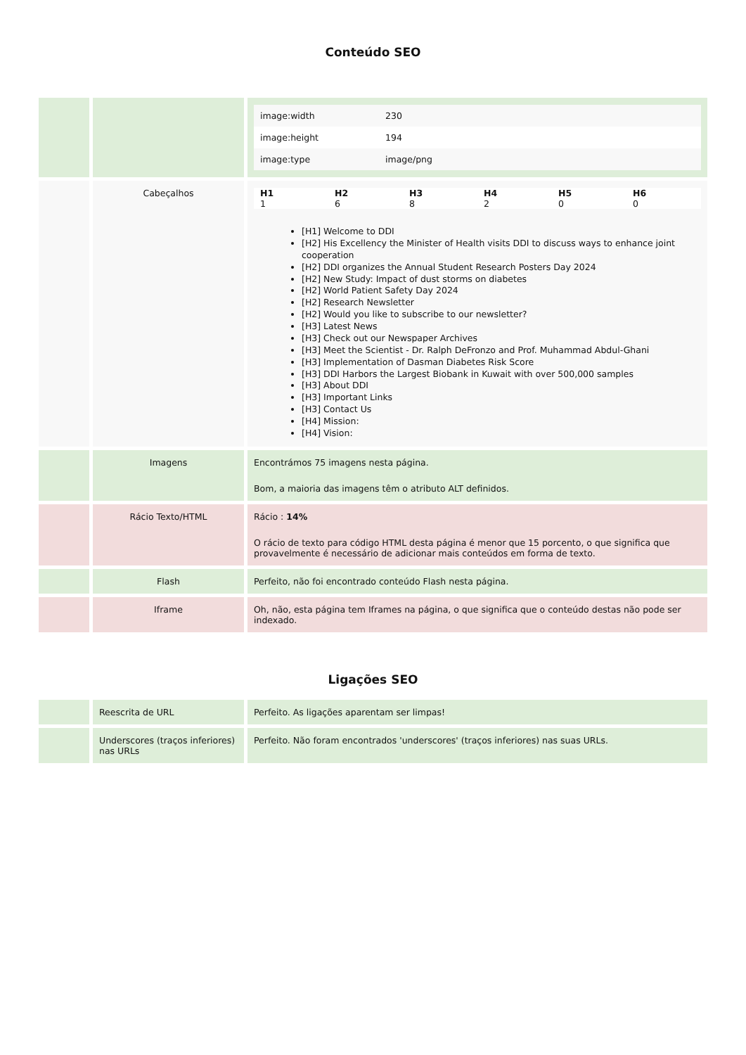Conteúdo SEO
| | | / image:width / 230 / / image:height / 194 / / image:type / image/png / |
| | Cabeçalhos | / H1 / H2 / H3 / H4 / H5 / H6 / / --- / --- / --- / --- / --- / --- / / 1 / 6 / 8 / 2 / 0 / 0 / [H1] Welcome to DDI [H2] His Excellency the Minister of Health visits DDI to discuss ways to enhance joint cooperation [H2] DDI organizes the Annual Student Research Posters Day 2024 [H2] New Study: Impact of dust storms on diabetes [H2] World Patient Safety Day 2024 [H2] Research Newsletter [H2] Would you like to subscribe to our newsletter? [H3] Latest News [H3] Check out our Newspaper Archives [H3] Meet the Scientist - Dr. Ralph DeFronzo and Prof. Muhammad Abdul-Ghani [H3] Implementation of Dasman Diabetes Risk Score [H3] DDI Harbors the Largest Biobank in Kuwait with over 500,000 samples [H3] About DDI [H3] Important Links [H3] Contact Us [H4] Mission: [H4] Vision: |
| | Imagens | Encontrámos 75 imagens nesta página. Bom, a maioria das imagens têm o atributo ALT definidos. |
| | Rácio Texto/HTML | Rácio : 14% O rácio de texto para código HTML desta página é menor que 15 porcento, o que significa que provavelmente é necessário de adicionar mais conteúdos em forma de texto. |
| | Flash | Perfeito, não foi encontrado conteúdo Flash nesta página. |
| | Iframe | Oh, não, esta página tem Iframes na página, o que significa que o conteúdo destas não pode ser indexado. |
Ligações SEO
| | Reescrita de URL | Perfeito. As ligações aparentam ser limpas! |
| | Underscores (traços inferiores) nas URLs | Perfeito. Não foram encontrados 'underscores' (traços inferiores) nas suas URLs. |